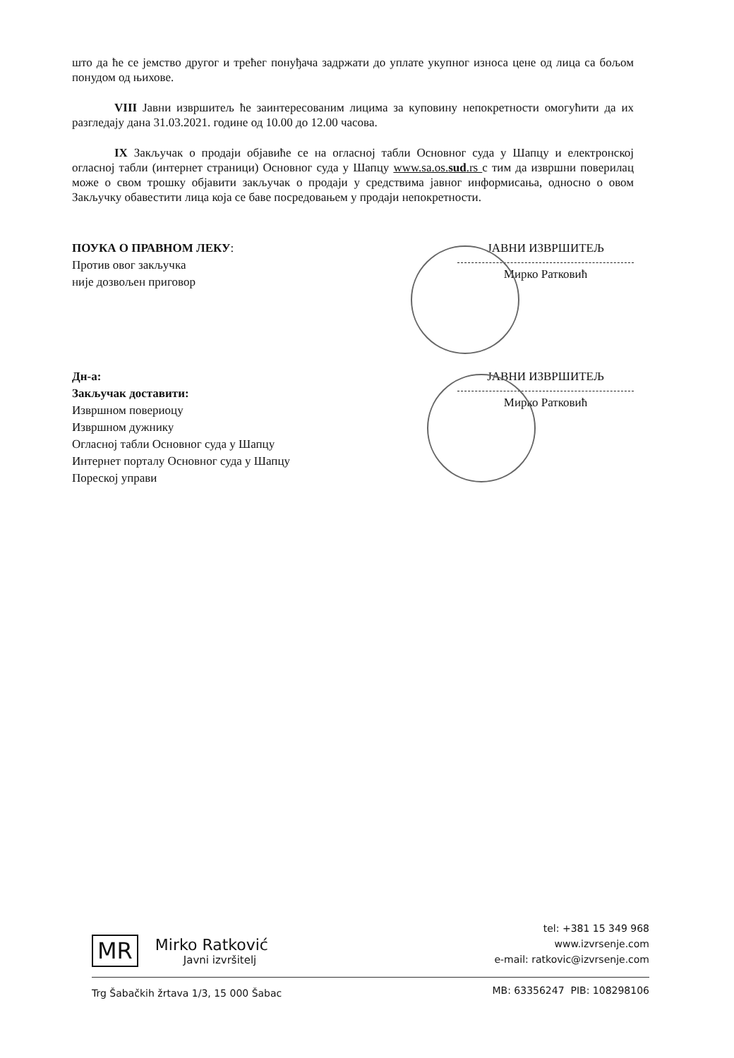што да ће се јемство другог и трећег понуђача задржати до уплате укупног износа цене од лица са бољом понудом од њихове.
VIII Јавни извршитељ ће заинтересованим лицима за куповину непокретности омогућити да их разгледају дана 31.03.2021. године од 10.00 до 12.00 часова.
IX Закључак о продаји објавиће се на огласној табли Основног суда у Шапцу и електронској огласној табли (интернет страници) Основног суда у Шапцу www.sa.os.sud.rs с тим да извршни поверилац може о свом трошку објавити закључак о продаји у средствима јавног информисања, односно о овом Закључку обавестити лица која се баве посредовањем у продаји непокретности.
ПОУКА О ПРАВНОМ ЛЕКУ:
Против овог закључка
није дозвољен приговор
ЈАВНИ ИЗВРШИТЕЉ
Мирко Ратковић
Дн-а:
Закључак доставити:
Извршном повериоцу
Извршном дужнику
Огласној табли Основног суда у Шапцу
Интернет порталу Основног суда у Шапцу
Пореској управи
ЈАВНИ ИЗВРШИТЕЉ
Мирко Ратковић
MR
Mirko Ratković
Javni izvršitelj
tel: +381 15 349 968
www.izvrsenje.com
e-mail: ratkovic@izvrsenje.com
MB: 63356247 PIB: 108298106
Trg Šabačkih žrtava 1/3, 15 000 Šabac